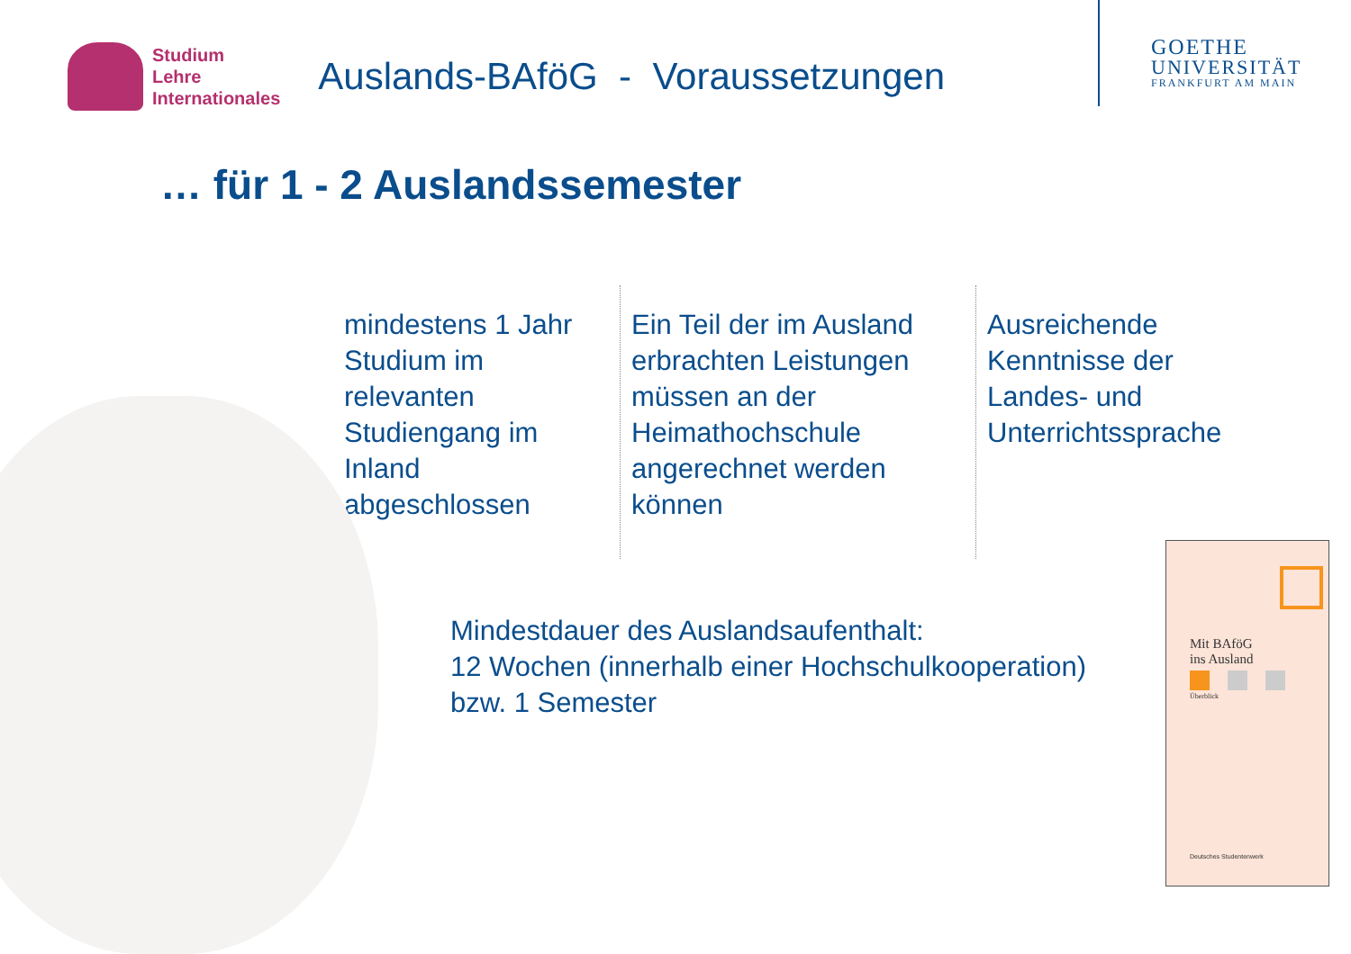Studium
Lehre
Internationales
Auslands-BAföG - Voraussetzungen
GOETHE
UNIVERSITÄT
FRANKFURT AM MAIN
… für 1 - 2 Auslandssemester
mindestens 1 Jahr Studium im relevanten Studiengang im Inland abgeschlossen
Ein Teil der im Ausland erbrachten Leistungen müssen an der Heimathochschule angerechnet werden können
Ausreichende Kenntnisse der Landes- und Unterrichtssprache
Mindestdauer des Auslandsaufenthalt:
12 Wochen (innerhalb einer Hochschulkooperation)
bzw. 1 Semester
Mit BAföG
ins Ausland
Überblick
Deutsches Studentenwerk